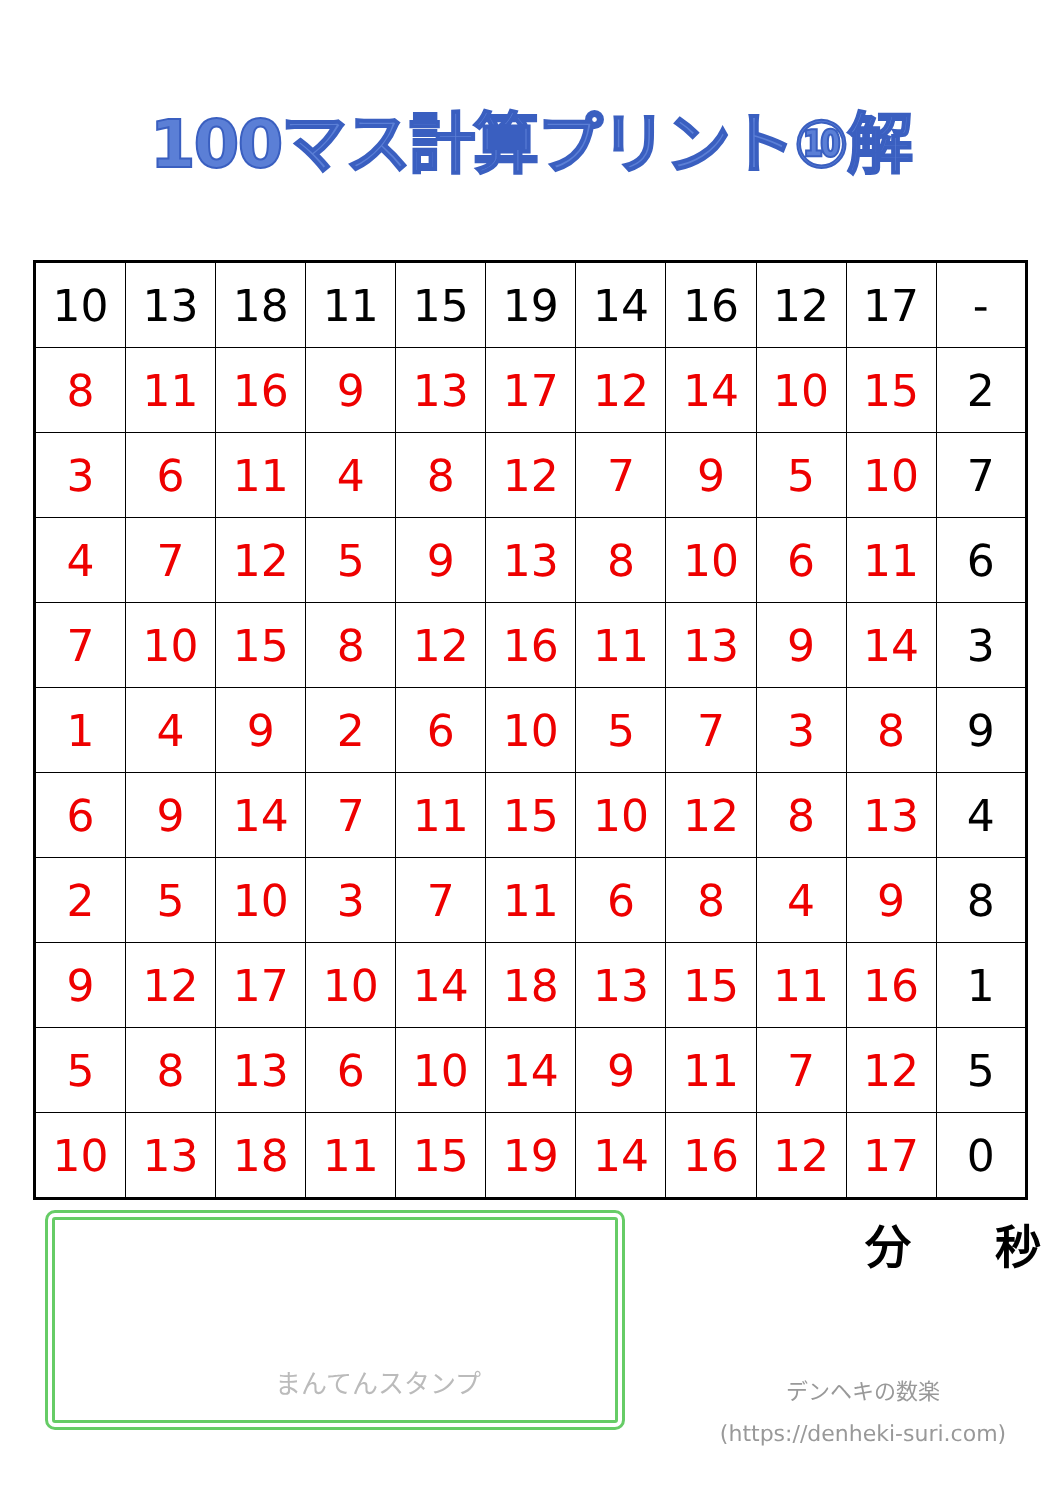100マス計算プリント⑩解
| 10 | 13 | 18 | 11 | 15 | 19 | 14 | 16 | 12 | 17 | - |
| 8 | 11 | 16 | 9 | 13 | 17 | 12 | 14 | 10 | 15 | 2 |
| 3 | 6 | 11 | 4 | 8 | 12 | 7 | 9 | 5 | 10 | 7 |
| 4 | 7 | 12 | 5 | 9 | 13 | 8 | 10 | 6 | 11 | 6 |
| 7 | 10 | 15 | 8 | 12 | 16 | 11 | 13 | 9 | 14 | 3 |
| 1 | 4 | 9 | 2 | 6 | 10 | 5 | 7 | 3 | 8 | 9 |
| 6 | 9 | 14 | 7 | 11 | 15 | 10 | 12 | 8 | 13 | 4 |
| 2 | 5 | 10 | 3 | 7 | 11 | 6 | 8 | 4 | 9 | 8 |
| 9 | 12 | 17 | 10 | 14 | 18 | 13 | 15 | 11 | 16 | 1 |
| 5 | 8 | 13 | 6 | 10 | 14 | 9 | 11 | 7 | 12 | 5 |
| 10 | 13 | 18 | 11 | 15 | 19 | 14 | 16 | 12 | 17 | 0 |
まんてんスタンプ
分 秒
デンヘキの数楽
(https://denheki-suri.com)